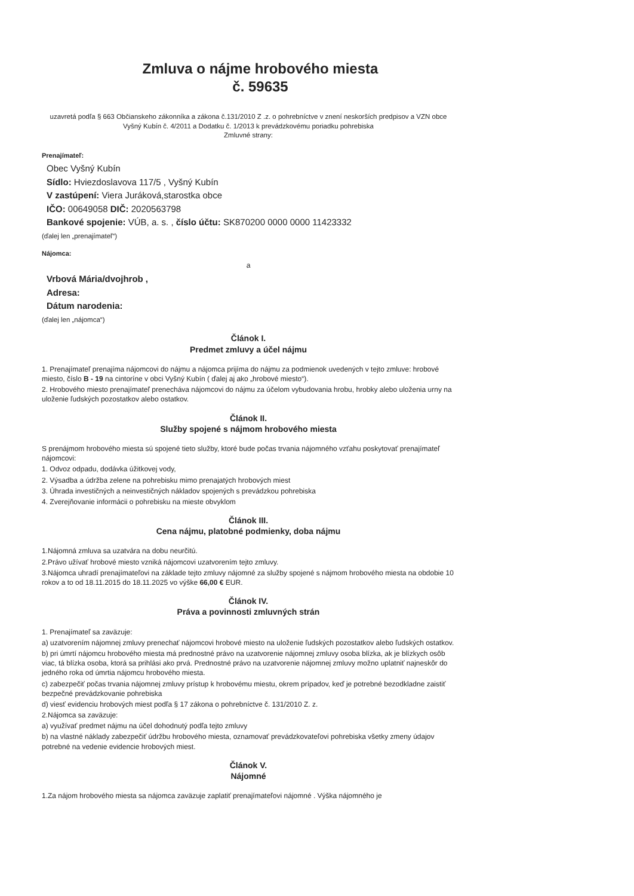Zmluva o nájme hrobového miesta
č. 59635
uzavretá podľa § 663 Občianskeho zákonníka a zákona č.131/2010 Z .z. o pohrebníctve v znení neskorších predpisov a VZN obce Vyšný Kubín č. 4/2011 a Dodatku č. 1/2013 k prevádzkovému poriadku pohrebiska
Zmluvné strany:
Prenajímateľ:
Obec Vyšný Kubín
Sídlo: Hviezdoslavova 117/5 , Vyšný Kubín
V zastúpení: Viera Juráková,starostka obce
IČO: 00649058 DIČ: 2020563798
Bankové spojenie: VÚB, a. s. , číslo účtu: SK870200 0000 0000 11423332
(ďalej len „prenajímateľ“)
Nájomca:
a
Vrbová Mária/dvojhrob ,
Adresa:
Dátum narodenia:
(ďalej len „nájomca“)
Článok I.
Predmet zmluvy a účel nájmu
1. Prenajímateľ prenajíma nájomcovi do nájmu a nájomca prijíma do nájmu za podmienok uvedených v tejto zmluve: hrobové miesto, číslo B - 19 na cintoríne v obci Vyšný Kubín ( ďalej aj ako „hrobové miesto“).
2. Hrobového miesto prenajímateľ prenecháva nájomcovi do nájmu za účelom vybudovania hrobu, hrobky alebo uloženia urny na uloženie ľudských pozostatkov alebo ostatkov.
Článok II.
Služby spojené s nájmom hrobového miesta
S prenájmom hrobového miesta sú spojené tieto služby, ktoré bude počas trvania nájomného vzťahu poskytovať prenajímateľ nájomcovi:
1. Odvoz odpadu, dodávka úžitkovej vody,
2. Výsadba a údržba zelene na pohrebisku mimo prenajatých hrobových miest
3. Úhrada investičných a neinvestičných nákladov spojených s prevádzkou pohrebiska
4. Zverejňovanie informácii o pohrebisku na mieste obvyklom
Článok III.
Cena nájmu, platobné podmienky, doba nájmu
1.Nájomná zmluva sa uzatvára na dobu neurčitú.
2.Právo užívať hrobové miesto vzniká nájomcovi uzatvorením tejto zmluvy.
3.Nájomca uhradí prenajímateľovi na základe tejto zmluvy nájomné za služby spojené s nájmom hrobového miesta na obdobie 10 rokov a to od 18.11.2015 do 18.11.2025 vo výške 66,00 € EUR.
Článok IV.
Práva a povinnosti zmluvných strán
1. Prenajímateľ sa zaväzuje:
a) uzatvorením nájomnej zmluvy prenechať nájomcovi hrobové miesto na uloženie ľudských pozostatkov alebo ľudských ostatkov.
b) pri úmrtí nájomcu hrobového miesta má prednostné právo na uzatvorenie nájomnej zmluvy osoba blízka, ak je blízkych osôb viac, tá blízka osoba, ktorá sa prihlási ako prvá. Prednostné právo na uzatvorenie nájomnej zmluvy možno uplatniť najneskôr do jedného roka od úmrtia nájomcu hrobového miesta.
c) zabezpečiť počas trvania nájomnej zmluvy prístup k hrobovému miestu, okrem prípadov, keď je potrebné bezodkladne zaistiť bezpečné prevádzkovanie pohrebiska
d) viesť evidenciu hrobových miest podľa § 17 zákona o pohrebníctve č. 131/2010 Z. z.
2.Nájomca sa zaväzuje:
a) využívať predmet nájmu na účel dohodnutý podľa tejto zmluvy
b) na vlastné náklady zabezpečiť údržbu hrobového miesta, oznamovať prevádzkovateľovi pohrebiska všetky zmeny údajov potrebné na vedenie evidencie hrobových miest.
Článok V.
Nájomné
1.Za nájom hrobového miesta sa nájomca zaväzuje zaplatiť prenajímateľovi nájomné . Výška nájomného je